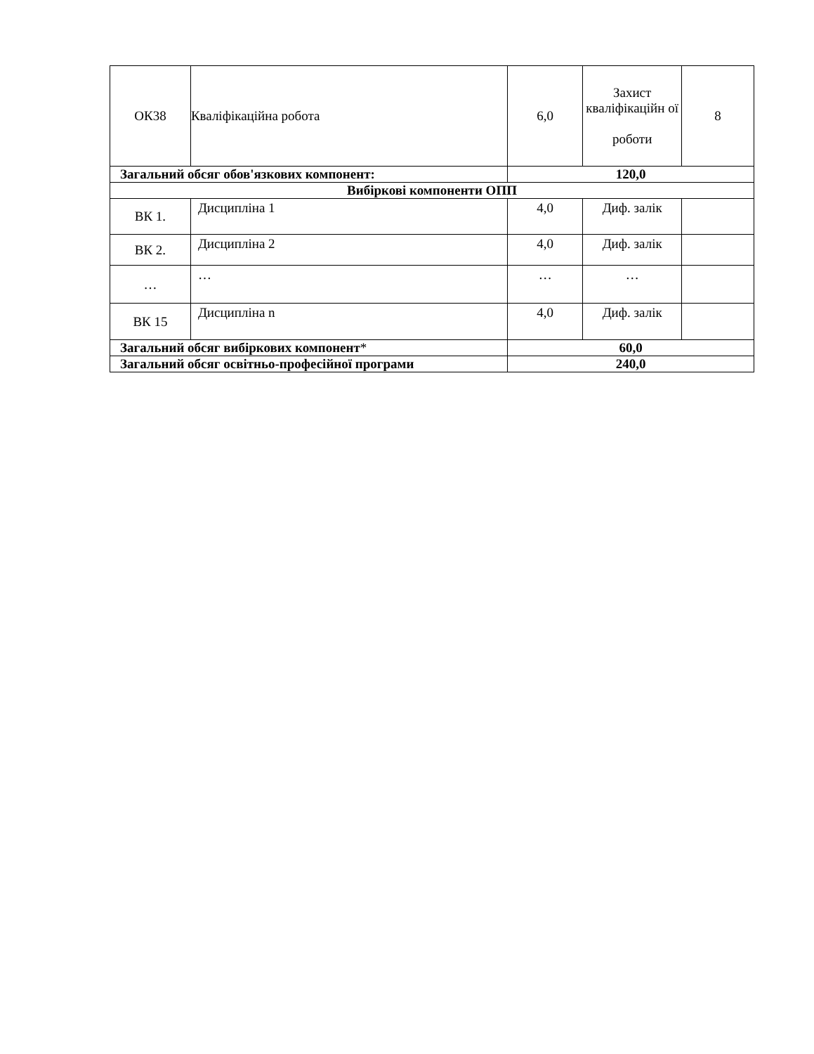| ОК38 | Кваліфікаційна робота | 6,0 | Захист кваліфікаційн ої роботи | 8 |
| Загальний обсяг обов'язкових компонент: | | 120,0 | | |
| Вибіркові компоненти ОПП | | | | |
| ВК 1. | Дисципліна 1 | 4,0 | Диф. залік | |
| ВК 2. | Дисципліна 2 | 4,0 | Диф. залік | |
| … | … | … | … | |
| ВК 15 | Дисципліна n | 4,0 | Диф. залік | |
| Загальний обсяг вибіркових компонент * | | 60,0 | | |
| Загальний обсяг освітньо-професійної програми | | 240,0 | | |